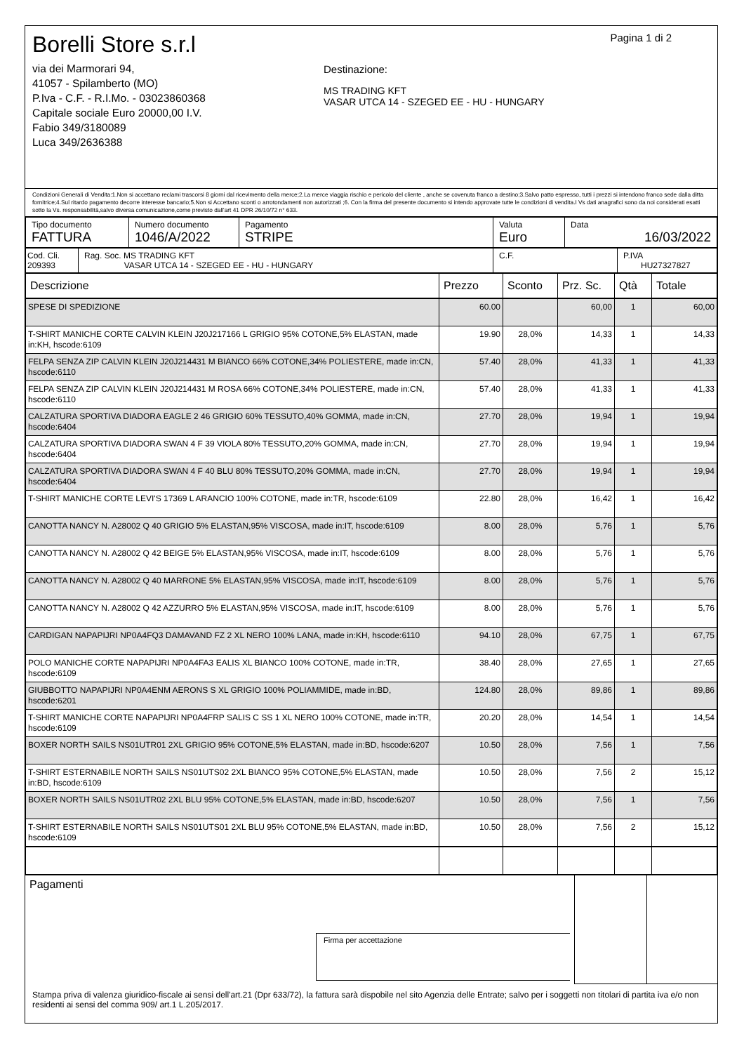Borelli Store s.r.l
via dei Marmorari 94,
41057 - Spilamberto (MO)
P.Iva - C.F. - R.I.Mo. - 03023860368
Capitale sociale Euro 20000,00 I.V.
Fabio 349/3180089
Luca 349/2636388
Pagina 1 di 2
Destinazione:
MS TRADING KFT
VASAR UTCA 14 - SZEGED EE - HU - HUNGARY
Condizioni Generali di Vendita:1.Non si accettano reclami trascorsi 8 giorni dal ricevimento della merce;2.La merce viaggia rischio e pericolo del cliente , anche se covenuta franco a destino;3.Salvo patto espresso, tutti i prezzi si intendono franco sede dalla ditta fornitrice;4.Sul ritardo pagamento decorre interesse bancario;5.Non si Accettano sconti o arrotondamenti non autorizzati ;6. Con la firma del presente documento si intendo approvate tutte le condizioni di vendita.I Vs dati anagrafici sono da noi considerati esatti sotto la Vs. responsabilità,salvo diversa comunicazione,come previsto dall'art 41 DPR 26/10/72 n° 633.
| Tipo documento FATTURA | Numero documento 1046/A/2022 | Pagamento STRIPE | Valuta Euro | Data 16/03/2022 |
| Cod. Cli. 209393 | Rag. Soc. MS TRADING KFT VASAR UTCA 14 - SZEGED EE - HU - HUNGARY | C.F. | P.IVA HU27327827 |
| Descrizione | Prezzo | Sconto | Prz. Sc. | Qtà | Totale |
| --- | --- | --- | --- | --- | --- |
| SPESE DI SPEDIZIONE | 60.00 | | 60,00 | 1 | 60,00 |
| T-SHIRT MANICHE CORTE CALVIN KLEIN J20J217166 L GRIGIO 95% COTONE,5% ELASTAN, made in:KH, hscode:6109 | 19.90 | 28,0% | 14,33 | 1 | 14,33 |
| FELPA SENZA ZIP CALVIN KLEIN J20J214431 M BIANCO 66% COTONE,34% POLIESTERE, made in:CN, hscode:6110 | 57.40 | 28,0% | 41,33 | 1 | 41,33 |
| FELPA SENZA ZIP CALVIN KLEIN J20J214431 M ROSA 66% COTONE,34% POLIESTERE, made in:CN, hscode:6110 | 57.40 | 28,0% | 41,33 | 1 | 41,33 |
| CALZATURA SPORTIVA DIADORA EAGLE 2 46 GRIGIO 60% TESSUTO,40% GOMMA, made in:CN, hscode:6404 | 27.70 | 28,0% | 19,94 | 1 | 19,94 |
| CALZATURA SPORTIVA DIADORA SWAN 4 F 39 VIOLA 80% TESSUTO,20% GOMMA, made in:CN, hscode:6404 | 27.70 | 28,0% | 19,94 | 1 | 19,94 |
| CALZATURA SPORTIVA DIADORA SWAN 4 F 40 BLU 80% TESSUTO,20% GOMMA, made in:CN, hscode:6404 | 27.70 | 28,0% | 19,94 | 1 | 19,94 |
| T-SHIRT MANICHE CORTE LEVI'S 17369 L ARANCIO 100% COTONE, made in:TR, hscode:6109 | 22.80 | 28,0% | 16,42 | 1 | 16,42 |
| CANOTTA NANCY N. A28002 Q 40 GRIGIO 5% ELASTAN,95% VISCOSA, made in:IT, hscode:6109 | 8.00 | 28,0% | 5,76 | 1 | 5,76 |
| CANOTTA NANCY N. A28002 Q 42 BEIGE 5% ELASTAN,95% VISCOSA, made in:IT, hscode:6109 | 8.00 | 28,0% | 5,76 | 1 | 5,76 |
| CANOTTA NANCY N. A28002 Q 40 MARRONE 5% ELASTAN,95% VISCOSA, made in:IT, hscode:6109 | 8.00 | 28,0% | 5,76 | 1 | 5,76 |
| CANOTTA NANCY N. A28002 Q 42 AZZURRO 5% ELASTAN,95% VISCOSA, made in:IT, hscode:6109 | 8.00 | 28,0% | 5,76 | 1 | 5,76 |
| CARDIGAN NAPAPIJRI NP0A4FQ3 DAMAVAND FZ 2 XL NERO 100% LANA, made in:KH, hscode:6110 | 94.10 | 28,0% | 67,75 | 1 | 67,75 |
| POLO MANICHE CORTE NAPAPIJRI NP0A4FA3 EALIS XL BIANCO 100% COTONE, made in:TR, hscode:6109 | 38.40 | 28,0% | 27,65 | 1 | 27,65 |
| GIUBBOTTO NAPAPIJRI NP0A4ENM AERONS S XL GRIGIO 100% POLIAMMIDE, made in:BD, hscode:6201 | 124.80 | 28,0% | 89,86 | 1 | 89,86 |
| T-SHIRT MANICHE CORTE NAPAPIJRI NP0A4FRP SALIS C SS 1 XL NERO 100% COTONE, made in:TR, hscode:6109 | 20.20 | 28,0% | 14,54 | 1 | 14,54 |
| BOXER NORTH SAILS NS01UTR01 2XL GRIGIO 95% COTONE,5% ELASTAN, made in:BD, hscode:6207 | 10.50 | 28,0% | 7,56 | 1 | 7,56 |
| T-SHIRT ESTERNABILE NORTH SAILS NS01UTS02 2XL BIANCO 95% COTONE,5% ELASTAN, made in:BD, hscode:6109 | 10.50 | 28,0% | 7,56 | 2 | 15,12 |
| BOXER NORTH SAILS NS01UTR02 2XL BLU 95% COTONE,5% ELASTAN, made in:BD, hscode:6207 | 10.50 | 28,0% | 7,56 | 1 | 7,56 |
| T-SHIRT ESTERNABILE NORTH SAILS NS01UTS01 2XL BLU 95% COTONE,5% ELASTAN, made in:BD, hscode:6109 | 10.50 | 28,0% | 7,56 | 2 | 15,12 |
| Pagamenti Firma per accettazione | | |
Stampa priva di valenza giuridico-fiscale ai sensi dell'art.21 (Dpr 633/72), la fattura sarà dispobile nel sito Agenzia delle Entrate; salvo per i soggetti non titolari di partita iva e/o non residenti ai sensi del comma 909/ art.1 L.205/2017.